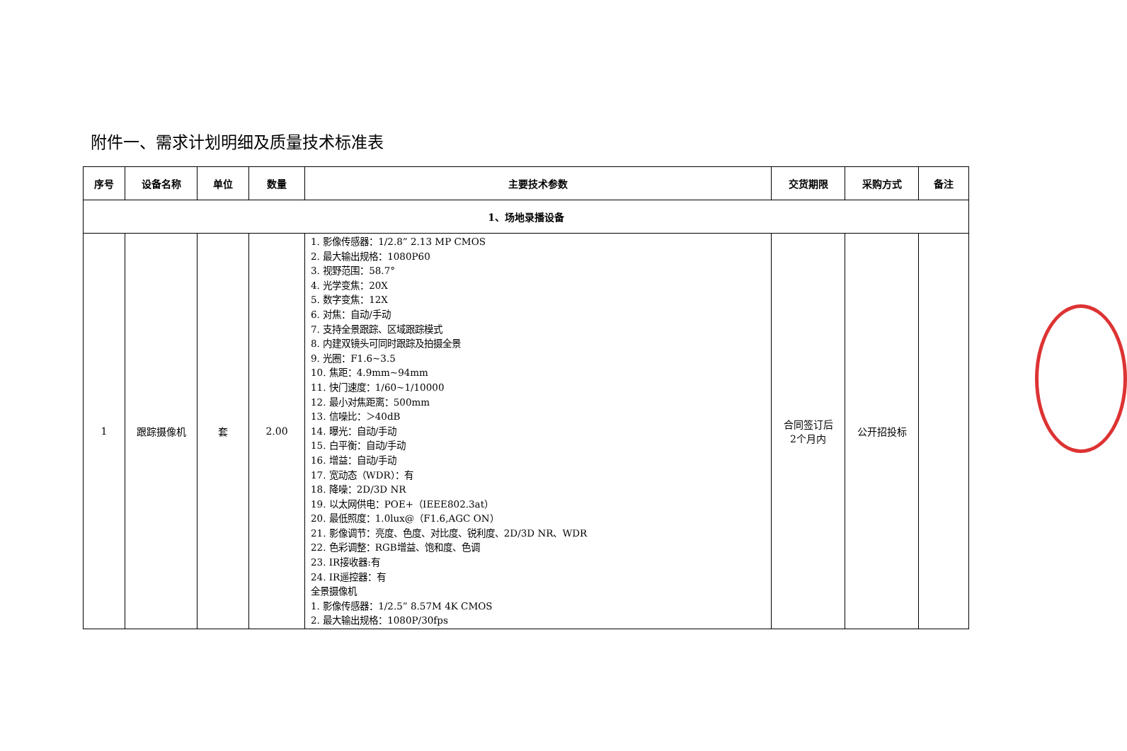附件一、需求计划明细及质量技术标准表
| 序号 | 设备名称 | 单位 | 数量 | 主要技术参数 | 交货期限 | 采购方式 | 备注 |
| --- | --- | --- | --- | --- | --- | --- | --- |
| 1、场地录播设备 | | | | | | | |
| 1 | 跟踪摄像机 | 套 | 2.00 | 1. 影像传感器：1/2.8” 2.13 MP CMOS 2. 最大输出规格：1080P60 3. 视野范围：58.7° 4. 光学变焦：20X 5. 数字变焦：12X 6. 对焦：自动/手动 7. 支持全景跟踪、区域跟踪模式 8. 内建双镜头可同时跟踪及拍摄全景 9. 光圈：F1.6~3.5 10. 焦距：4.9mm~94mm 11. 快门速度：1/60~1/10000 12. 最小对焦距离：500mm 13. 信噪比：＞40dB 14. 曝光：自动/手动 15. 白平衡：自动/手动 16. 增益：自动/手动 17. 宽动态（WDR）：有 18. 降噪：2D/3D NR 19. 以太网供电：POE+（IEEE802.3at） 20. 最低照度：1.0lux@（F1.6,AGC ON） 21. 影像调节：亮度、色度、对比度、锐利度、2D/3D NR、WDR 22. 色彩调整：RGB增益、饱和度、色调 23. IR接收器:有 24. IR遥控器：有 全景摄像机 1. 影像传感器：1/2.5” 8.57M 4K CMOS 2. 最大输出规格：1080P/30fps | 合同签订后 2个月内 | 公开招投标 | |